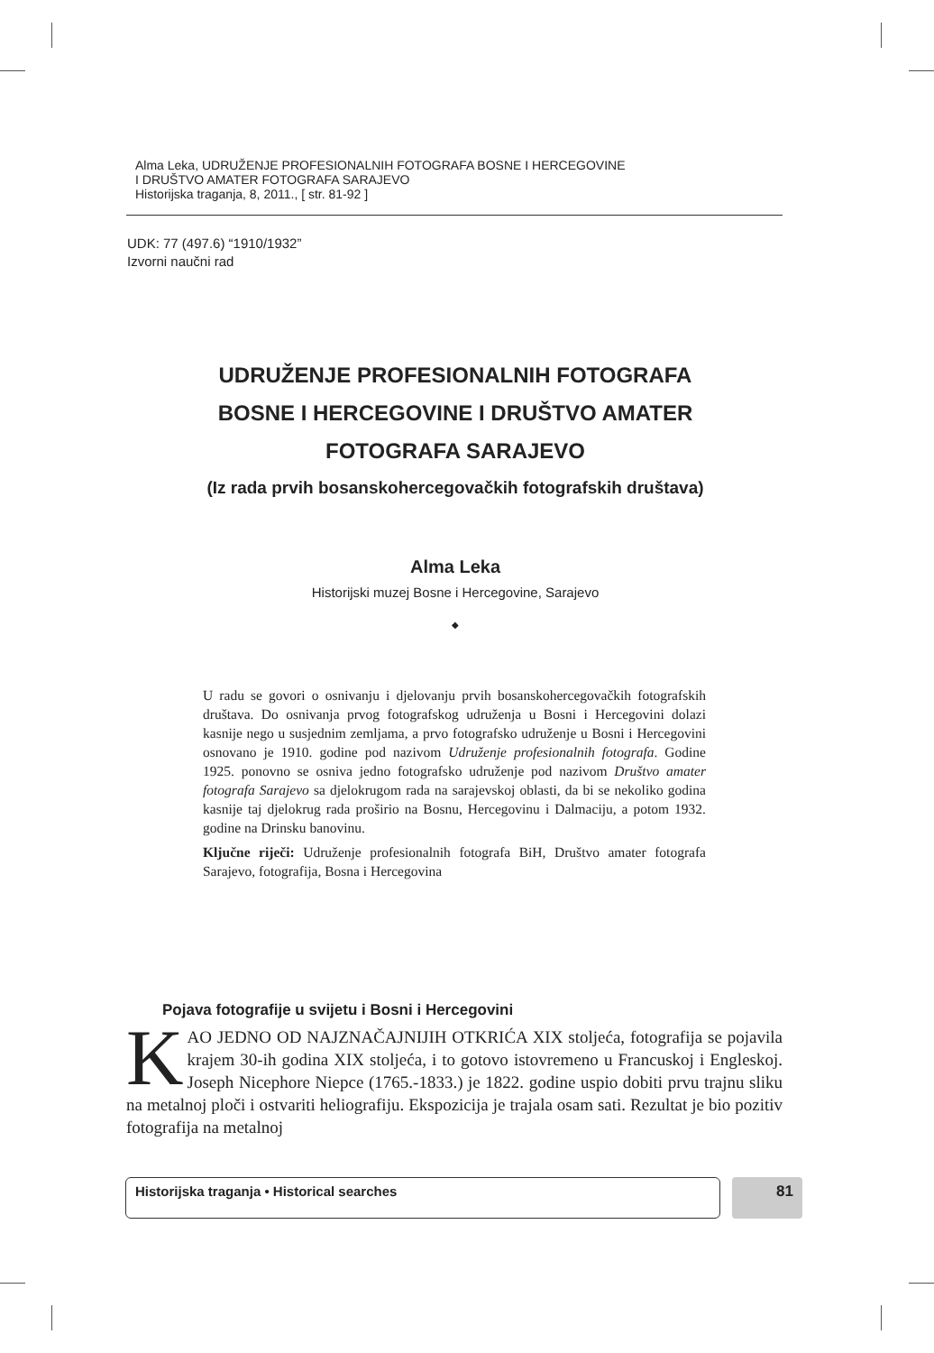Alma Leka, UDRUŽENJE PROFESIONALNIH FOTOGRAFA BOSNE I HERCEGOVINE
I DRUŠTVO AMATER FOTOGRAFA SARAJEVO
Historijska traganja, 8, 2011., [ str. 81-92 ]
UDK: 77 (497.6) “1910/1932”
Izvorni naučni rad
UDRUŽENJE PROFESIONALNIH FOTOGRAFA
BOSNE I HERCEGOVINE I DRUŠTVO AMATER
FOTOGRAFA SARAJEVO
(Iz rada prvih bosanskohercegovačkih fotografskih društava)
Alma Leka
Historijski muzej Bosne i Hercegovine, Sarajevo
◆
U radu se govori o osnivanju i djelovanju prvih bosanskohercegovačkih fotografskih društava. Do osnivanja prvog fotografskog udruženja u Bosni i Hercegovini dolazi kasnije nego u susjednim zemljama, a prvo fotografsko udruženje u Bosni i Hercegovini osnovano je 1910. godine pod nazivom Udruženje profesionalnih fotografa. Godine 1925. ponovno se osniva jedno fotografsko udruženje pod nazivom Društvo amater fotografa Sarajevo sa djelokrugom rada na sarajevskoj oblasti, da bi se nekoliko godina kasnije taj djelokrug rada proširio na Bosnu, Hercegovinu i Dalmaciju, a potom 1932. godine na Drinsku banovinu.
Ključne riječi: Udruženje profesionalnih fotografa BiH, Društvo amater fotografa Sarajevo, fotografija, Bosna i Hercegovina
Pojava fotografije u svijetu i Bosni i Hercegovini
KAO JEDNO OD NAJZNAČAJNIJIH OTKRIĆA XIX stoljeća, fotografija se pojavila krajem 30-ih godina XIX stoljeća, i to gotovo istovremeno u Francuskoj i Engleskoj. Joseph Nicephore Niepce (1765.-1833.) je 1822. godine uspio dobiti prvu trajnu sliku na metalnoj ploči i ostvariti heliografiju. Ekspozicija je trajala osam sati. Rezultat je bio pozitiv fotografija na metalnoj
Historijska traganja • Historical searches 81